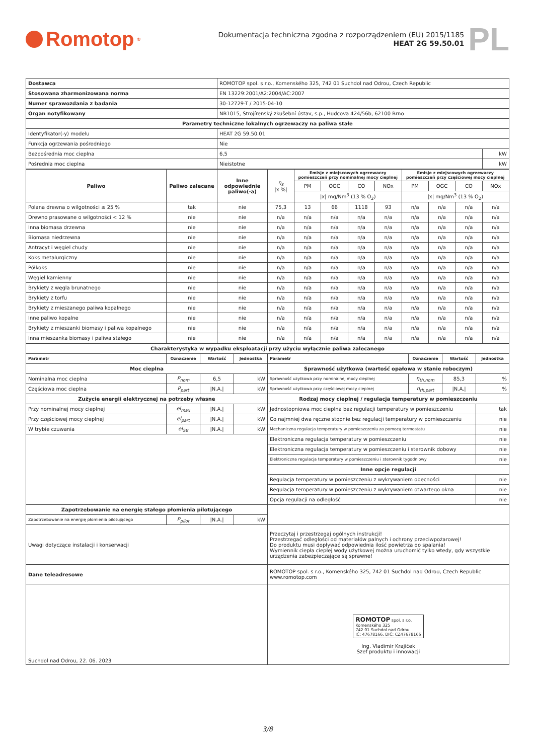Romotop<sup>®</sup>
Dokumentacja techniczna zgodna z rozporządzeniem (EU) 2015/1185
HEAT 2G 59.50.01
PL
| Dostawca | ROMOTOP spol. s r.o., Komenského 325, 742 01 Suchdol nad Odrou, Czech Republic | |
| Stosowana zharmonizowana norma | EN 13229:2001/A2:2004/AC:2007 | |
| Numer sprawozdania z badania | 30-12729-T / 2015-04-10 | |
| Organ notyfikowany | NB1015, Strojírenský zkušební ústav, s.p., Hudcova 424/56b, 62100 Brno | |
| Parametry techniczne lokalnych ogrzewaczy na paliwa stałe | | |
| Identyfikator(-y) modelu | HEAT 2G 59.50.01 | |
| Funkcja ogrzewania pośredniego | Nie | |
| Bezpośrednia moc cieplna | 6,5 | kW |
| Pośrednia moc cieplna | Nieistotne | kW |
| Paliwo | Paliwo zalecane | Inne odpowiednie paliwo(-a) | η<sub>s</sub> /x %/ | Emisje z miejscowych ogrzewaczy pomieszczeń przy nominalnej mocy cieplnej | | | | Emisje z miejscowych ogrzewaczy pomieszczeń przy częściowej mocy cieplnej | | | |
| | | | | PM | OGC | CO | NOx | PM | OGC | CO | NOx |
| | | | | /x/ mg/Nm<sup>3</sup> (13 % O<sub>2</sub>) | | | | /x/ mg/Nm<sup>3</sup> (13 % O<sub>2</sub>) | | | |
| Polana drewna o wilgotności ≤ 25 % | tak | nie | 75,3 | 13 | 66 | 1118 | 93 | n/a | n/a | n/a | n/a |
| Drewno prasowane o wilgotności < 12 % | nie | nie | n/a | n/a | n/a | n/a | n/a | n/a | n/a | n/a | n/a |
| Inna biomasa drzewna | nie | nie | n/a | n/a | n/a | n/a | n/a | n/a | n/a | n/a | n/a |
| Biomasa niedrzewna | nie | nie | n/a | n/a | n/a | n/a | n/a | n/a | n/a | n/a | n/a |
| Antracyt i węgiel chudy | nie | nie | n/a | n/a | n/a | n/a | n/a | n/a | n/a | n/a | n/a |
| Koks metalurgiczny | nie | nie | n/a | n/a | n/a | n/a | n/a | n/a | n/a | n/a | n/a |
| Półkoks | nie | nie | n/a | n/a | n/a | n/a | n/a | n/a | n/a | n/a | n/a |
| Węgiel kamienny | nie | nie | n/a | n/a | n/a | n/a | n/a | n/a | n/a | n/a | n/a |
| Brykiety z węgla brunatnego | nie | nie | n/a | n/a | n/a | n/a | n/a | n/a | n/a | n/a | n/a |
| Brykiety z torfu | nie | nie | n/a | n/a | n/a | n/a | n/a | n/a | n/a | n/a | n/a |
| Brykiety z mieszanego paliwa kopalnego | nie | nie | n/a | n/a | n/a | n/a | n/a | n/a | n/a | n/a | n/a |
| Inne paliwo kopalne | nie | nie | n/a | n/a | n/a | n/a | n/a | n/a | n/a | n/a | n/a |
| Brykiety z mieszanki biomasy i paliwa kopalnego | nie | nie | n/a | n/a | n/a | n/a | n/a | n/a | n/a | n/a | n/a |
| Inna mieszanka biomasy i paliwa stałego | nie | nie | n/a | n/a | n/a | n/a | n/a | n/a | n/a | n/a | n/a |
| Charakterystyka w wypadku eksploatacji przy użyciu wyłącznie paliwa zalecanego | | | | | | | |
| Parametr | Oznaczenie | Wartość | Jednostka | Parametr | Oznaczenie | Wartość | Jednostka |
| Moc cieplna | | | | Sprawność użytkowa (wartość opałowa w stanie roboczym) | | | |
| Nominalna moc cieplna | P<sub>nom</sub> | 6,5 | kW | Sprawność użytkowa przy nominalnej mocy cieplnej | η<sub>th,nom</sub> | 85,3 | % |
| Częściowa moc cieplna | P<sub>part</sub> | /N.A./ | kW | Sprawność użytkowa przy częściowej mocy cieplnej | η<sub>th,part</sub> | /N.A./ | % |
| Zużycie energii elektrycznej na potrzeby własne | | | | Rodzaj mocy cieplnej / regulacja temperatury w pomieszczeniu | | | |
| Przy nominalnej mocy cieplnej | el<sub>max</sub> | /N.A./ | kW | Jednostopniowa moc cieplna bez regulacji temperatury w pomieszczeniu | | | tak |
| Przy częściowej mocy cieplnej | el<sub>part</sub> | /N.A./ | kW | Co najmniej dwa ręczne stopnie bez regulacji temperatury w pomieszczeniu | | | nie |
| W trybie czuwania | el<sub>SB</sub> | /N.A./ | kW | Mechaniczna regulacja temperatury w pomieszczeniu za pomocą termostatu | | | nie |
| | | | | Elektroniczna regulacja temperatury w pomieszczeniu | | | nie |
| | | | | Elektroniczna regulacja temperatury w pomieszczeniu i sterownik dobowy | | | nie |
| | | | | Elektroniczna regulacja temperatury w pomieszczeniu i sterownik tygodniowy | | | nie |
| | | | | Inne opcje regulacji | | | |
| | | | | Regulacja temperatury w pomieszczeniu z wykrywaniem obecności | | | nie |
| | | | | Regulacja temperatury w pomieszczeniu z wykrywaniem otwartego okna | | | nie |
| | | | | Opcja regulacji na odległość | | | nie |
| Zapotrzebowanie na energię stałego płomienia pilotującego | | | | | | | |
| Zapotrzebowanie na energię płomienia pilotującego | P<sub>pilot</sub> | /N.A./ | kW | | | | |
| Uwagi dotyczące instalacji i konserwacji | | | | Przeczytaj i przestrzegaj ogólnych instrukcji! Przestrzegać odległości od materiałów palnych i ochrony przeciwpożarowej! Do produktu musi dopływać odpowiednia ilość powietrza do spalania! Wymiennik ciepła ciepłej wody użytkowej można uruchomić tylko wtedy, gdy wszystkie urządzenia zabezpieczające są sprawne! | | | |
| Dane teleadresowe | | | | ROMOTOP spol. s r.o., Komenského 325, 742 01 Suchdol nad Odrou, Czech Republic www.romotop.com | | | |
| Suchdol nad Odrou, 22. 06. 2023 | | | | ROMOTOP spol. s r.o. Komenského 325 742 01 Suchdol nad Odrou IČ: 47678166, DIČ: CZ47678166 Ing. Vladimír Krajíček Szef produktu i innowacji | | | |
3/8